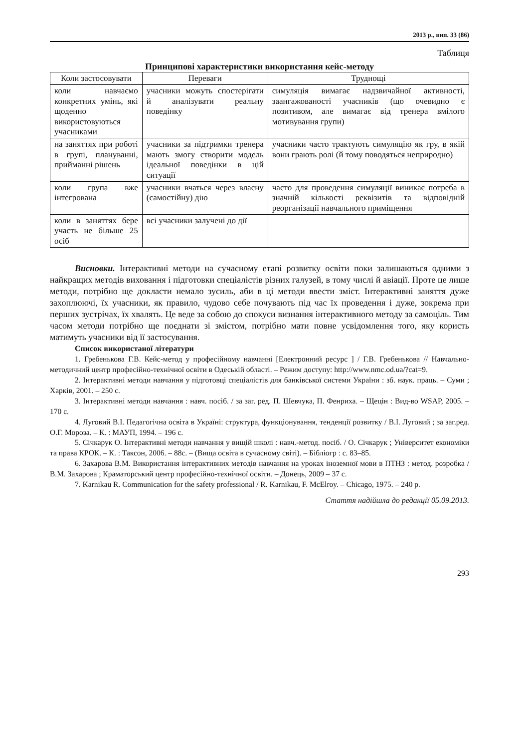2013 р., вип. 33 (86)
Таблиця
Принципові характеристики використання кейс-методу
| Коли застосовувати | Переваги | Труднощі |
| --- | --- | --- |
| коли навчаємо конкретних умінь, які щоденно використовуються учасниками | учасники можуть спостерігати й аналізувати реальну поведінку | симуляція вимагає надзвичайної активності, заангажованості учасників (що очевидно є позитивом, але вимагає від тренера вмілого мотивування групи) |
| на заняттях при роботі в групі, плануванні, прийманні рішень | учасники за підтримки тренера мають змогу створити модель ідеальної поведінки в цій ситуації | учасники часто трактують симуляцію як гру, в якій вони грають ролі (й тому поводяться неприродно) |
| коли група вже інтегрована | учасники вчаться через власну (самостійну) дію | часто для проведення симуляції виникає потреба в значній кількості реквізитів та відповідній реорганізації навчального приміщення |
| коли в заняттях бере участь не більше 25 осіб | всі учасники залучені до дії | |
Висновки. Інтерактивні методи на сучасному етапі розвитку освіти поки залишаються одними з найкращих методів виховання і підготовки спеціалістів різних галузей, в тому числі й авіації. Проте це лише методи, потрібно ще докласти немало зусиль, аби в ці методи ввести зміст. Інтерактивні заняття дуже захоплюючі, їх учасники, як правило, чудово себе почувають під час їх проведення і дуже, зокрема при перших зустрічах, їх хвалять. Це веде за собою до спокуси визнання інтерактивного методу за самоціль. Тим часом методи потрібно ще поєднати зі змістом, потрібно мати повне усвідомлення того, яку користь матимуть учасники від її застосування.
Список використаної літератури
1. Гребенькова Г.В. Кейс-метод у професійному навчанні [Електронний ресурс ] / Г.В. Гребенькова // Навчально-методичний центр професійно-технічної освіти в Одеській області. – Режим доступу: http://www.nmc.od.ua/?cat=9.
2. Інтерактивні методи навчання у підготовці спеціалістів для банківської системи України : зб. наук. праць. – Суми ; Харків, 2001. – 250 с.
3. Інтерактивні методи навчання : навч. посіб. / за заг. ред. П. Шевчука, П. Фенриха. – Щецін : Вид-во WSAP, 2005. – 170 с.
4. Луговий В.І. Педагогічна освіта в Україні: структура, функціонування, тенденції розвитку / В.І. Луговий ; за заг.ред. О.Г. Мороза. – К. : МАУП, 1994. – 196 с.
5. Січкарук О. Інтерактивні методи навчання у вищій школі : навч.-метод. посіб. / О. Січкарук ; Університет економіки та права КРОК. – К. : Таксон, 2006. – 88с. – (Вища освіта в сучасному світі). – Бібліогр : с. 83–85.
6. Захарова В.М. Використання інтерактивних методів навчання на уроках іноземної мови в ПТНЗ : метод. розробка / В.М. Захарова ; Краматорський центр професійно-технічної освіти. – Донець, 2009 – 37 с.
7. Karnikau R. Communication for the safety professional / R. Karnikau, F. McElroy. – Chicago, 1975. – 240 p.
Стаття надійшла до редакції 05.09.2013.
293